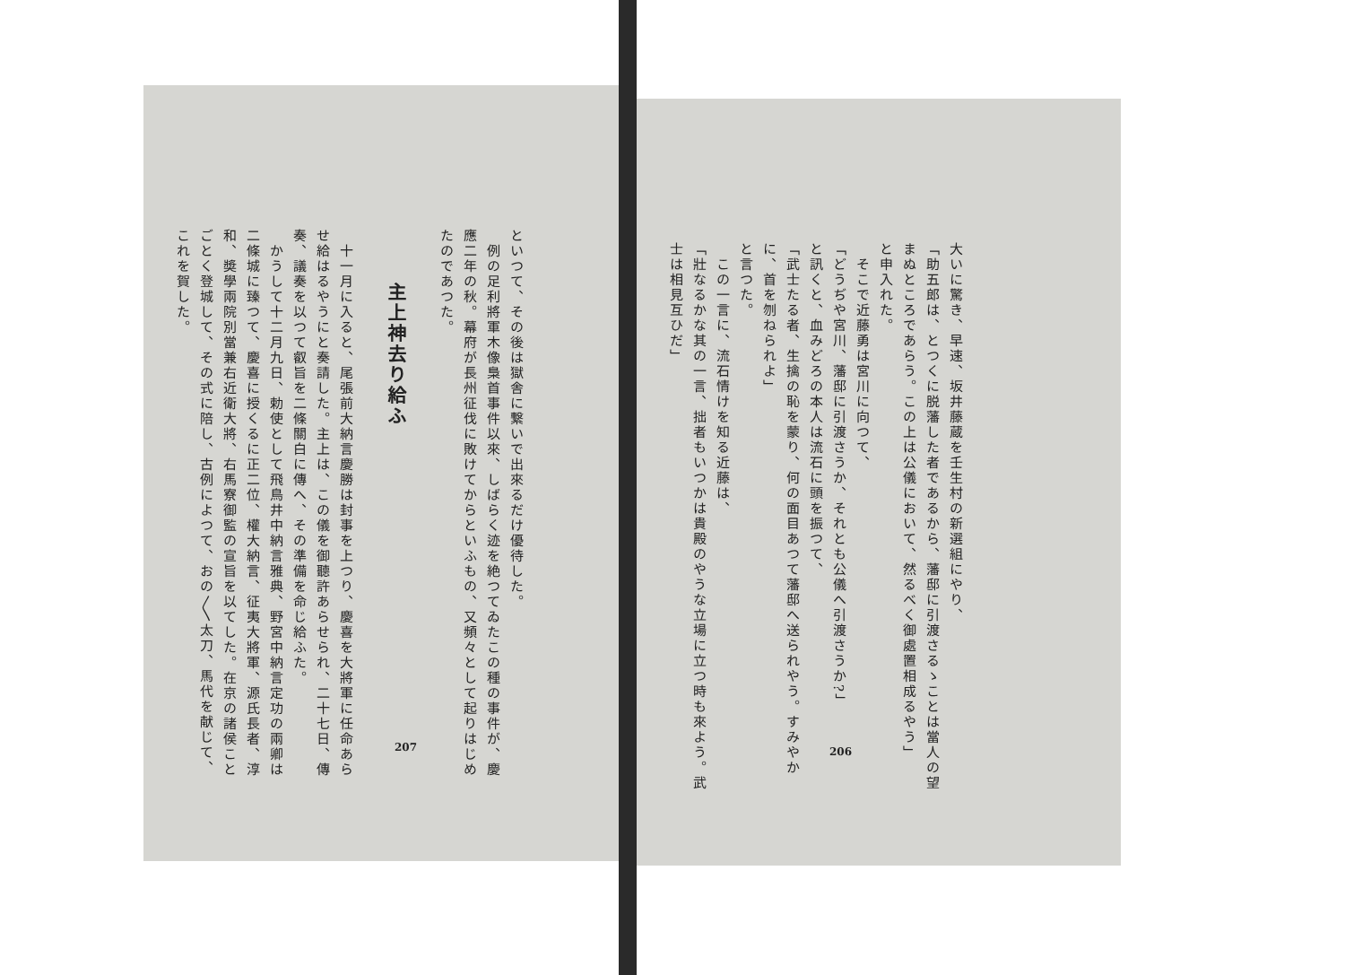大いに驚き、早速、坂井藤蔵を壬生村の新選組にやり、
「助五郎は、とつくに脱藩した者であるから、藩邸に引渡さるゝことは當人の望まぬところであらう。この上は公儀において、然るべく御處置相成るやう」
と申入れた。
　そこで近藤勇は宮川に向つて、
「どうぢや宮川、藩邸に引渡さうか、それとも公儀へ引渡さうか?」
と訊くと、血みどろの本人は流石に頭を振つて、
「武士たる者、生擒の恥を蒙り、何の面目あつて藩邸へ送られやう。すみやかに、首を刎ねられよ」
と言つた。
　この一言に、流石情けを知る近藤は、
「壯なるかな其の一言、拙者もいつかは貴殿のやうな立場に立つ時も來よう。武士は相見互ひだ」
206
といつて、その後は獄舎に繋いで出來るだけ優待した。
　例の足利將軍木像梟首事件以來、しばらく迹を絶つてゐたこの種の事件が、慶應二年の秋。幕府が長州征伐に敗けてからといふもの、又頻々として起りはじめたのであつた。
主上神去り給ふ
　十一月に入ると、尾張前大納言慶勝は封事を上つり、慶喜を大將軍に任命あらせ給はるやうにと奏請した。主上は、この儀を御聽許あらせられ、二十七日、傳奏、議奏を以つて叡旨を二條關白に傳へ、その準備を命じ給ふた。
　かうして十二月九日、勅使として飛鳥井中納言雅典、野宮中納言定功の兩卿は二條城に臻つて、慶喜に授くるに正二位、權大納言、征夷大將軍、源氏長者、淳和、奬學兩院別當兼右近衛大將、右馬寮御監の宣旨を以てした。在京の諸侯ことごとく登城して、その式に陪し、古例によつて、おの〳〵太刀、馬代を献じて、これを賀した。
207